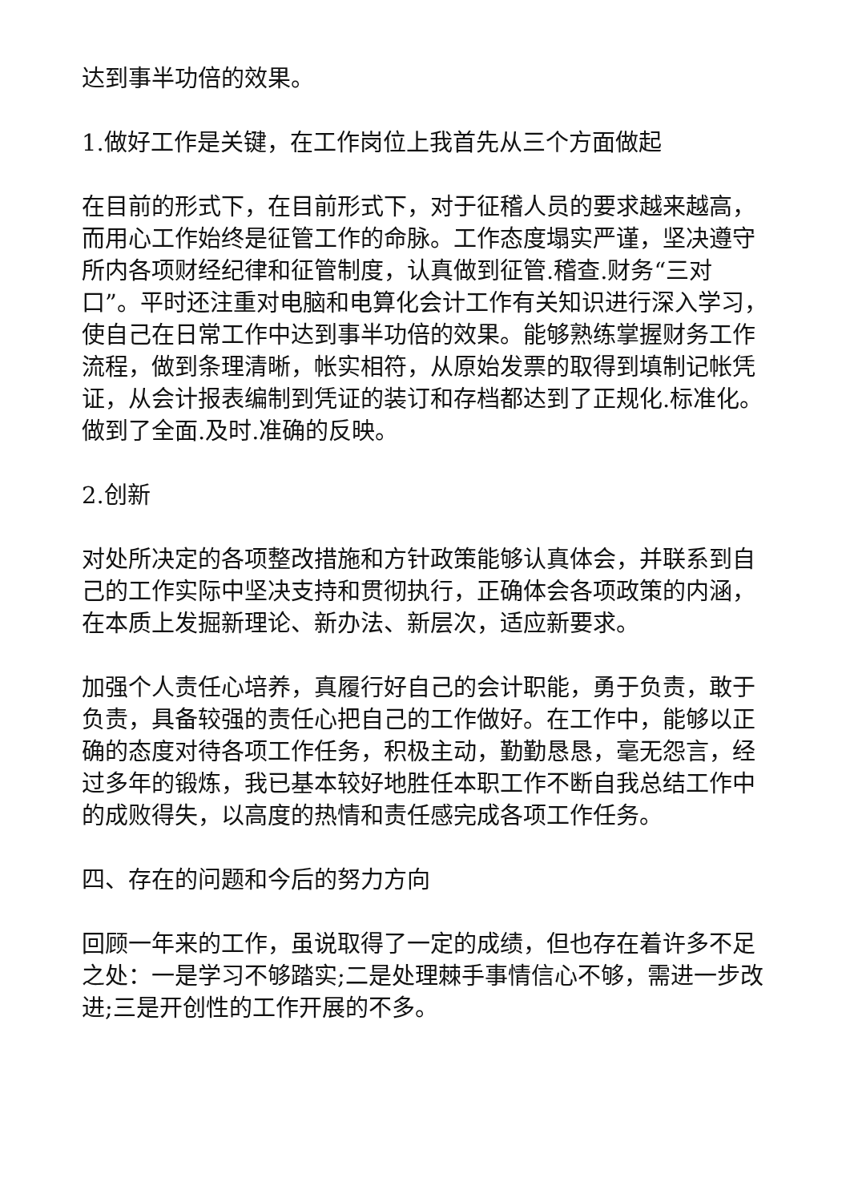达到事半功倍的效果。
1.做好工作是关键，在工作岗位上我首先从三个方面做起
在目前的形式下，在目前形式下，对于征稽人员的要求越来越高，而用心工作始终是征管工作的命脉。工作态度塌实严谨，坚决遵守所内各项财经纪律和征管制度，认真做到征管.稽查.财务“三对口”。平时还注重对电脑和电算化会计工作有关知识进行深入学习，使自己在日常工作中达到事半功倍的效果。能够熟练掌握财务工作流程，做到条理清晰，帐实相符，从原始发票的取得到填制记帐凭证，从会计报表编制到凭证的装订和存档都达到了正规化.标准化。做到了全面.及时.准确的反映。
2.创新
对处所决定的各项整改措施和方针政策能够认真体会，并联系到自己的工作实际中坚决支持和贯彻执行，正确体会各项政策的内涵，在本质上发掘新理论、新办法、新层次，适应新要求。
加强个人责任心培养，真履行好自己的会计职能，勇于负责，敢于负责，具备较强的责任心把自己的工作做好。在工作中，能够以正确的态度对待各项工作任务，积极主动，勤勤恳恳，毫无怨言，经过多年的锻炼，我已基本较好地胜任本职工作不断自我总结工作中的成败得失，以高度的热情和责任感完成各项工作任务。
四、存在的问题和今后的努力方向
回顾一年来的工作，虽说取得了一定的成绩，但也存在着许多不足之处：一是学习不够踏实;二是处理棘手事情信心不够，需进一步改进;三是开创性的工作开展的不多。